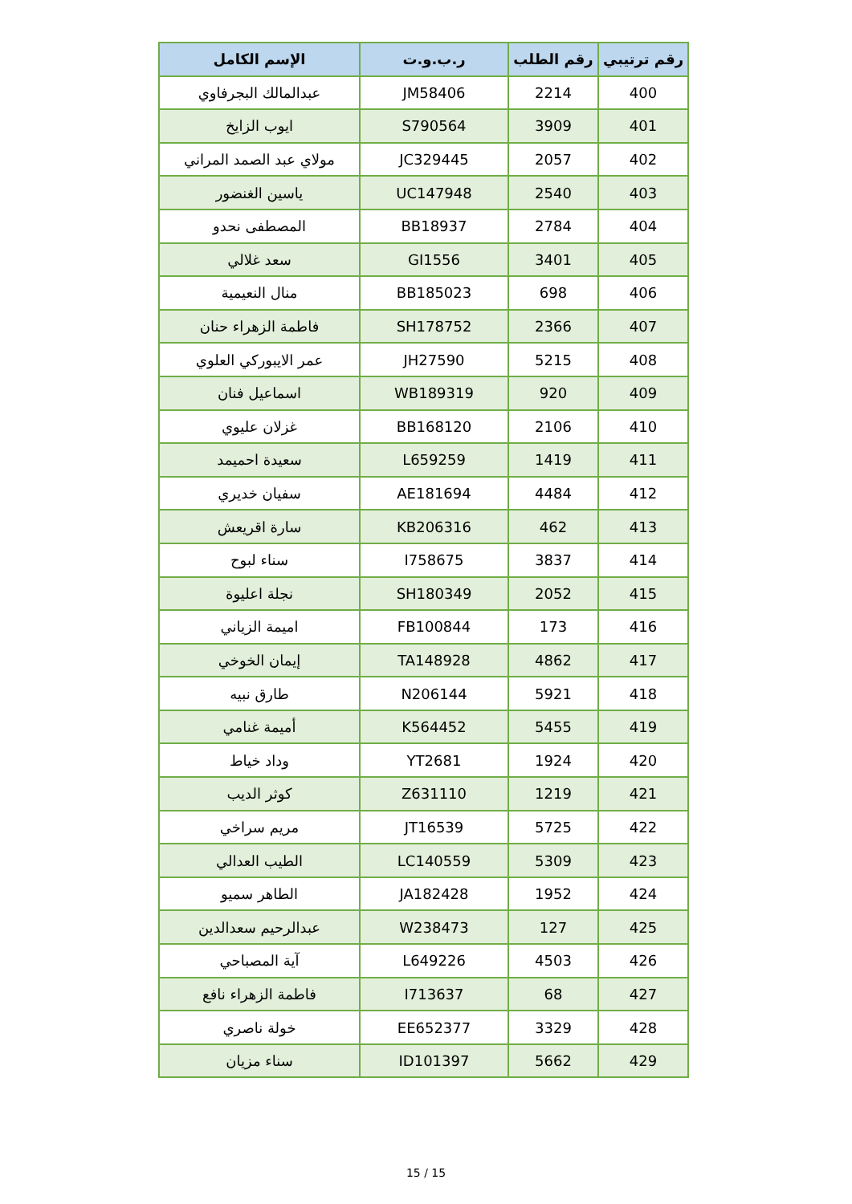| رقم ترتيبي | رقم الطلب | ر.ب.و.ت | الإسم الكامل |
| --- | --- | --- | --- |
| 400 | 2214 | JM58406 | عبدالمالك البجرفاوي |
| 401 | 3909 | S790564 | ايوب الزايخ |
| 402 | 2057 | JC329445 | مولاي عبد الصمد المراني |
| 403 | 2540 | UC147948 | ياسين الغنضور |
| 404 | 2784 | BB18937 | المصطفى نحدو |
| 405 | 3401 | GI1556 | سعد غلالي |
| 406 | 698 | BB185023 | منال النعيمية |
| 407 | 2366 | SH178752 | فاطمة الزهراء حنان |
| 408 | 5215 | JH27590 | عمر الايبوركي العلوي |
| 409 | 920 | WB189319 | اسماعيل فنان |
| 410 | 2106 | BB168120 | غزلان عليوي |
| 411 | 1419 | L659259 | سعيدة احميمد |
| 412 | 4484 | AE181694 | سفيان خديري |
| 413 | 462 | KB206316 | سارة اقريعش |
| 414 | 3837 | I758675 | سناء لبوح |
| 415 | 2052 | SH180349 | نجلة اعليوة |
| 416 | 173 | FB100844 | اميمة الزياني |
| 417 | 4862 | TA148928 | إيمان الخوخي |
| 418 | 5921 | N206144 | طارق نبيه |
| 419 | 5455 | K564452 | أميمة غنامي |
| 420 | 1924 | YT2681 | وداد خياط |
| 421 | 1219 | Z631110 | كوثر الديب |
| 422 | 5725 | JT16539 | مريم سراخي |
| 423 | 5309 | LC140559 | الطيب العدالي |
| 424 | 1952 | JA182428 | الطاهر سميو |
| 425 | 127 | W238473 | عبدالرحيم سعدالدين |
| 426 | 4503 | L649226 | آية المصباحي |
| 427 | 68 | I713637 | فاطمة الزهراء نافع |
| 428 | 3329 | EE652377 | خولة ناصري |
| 429 | 5662 | ID101397 | سناء مزيان |
15 / 15